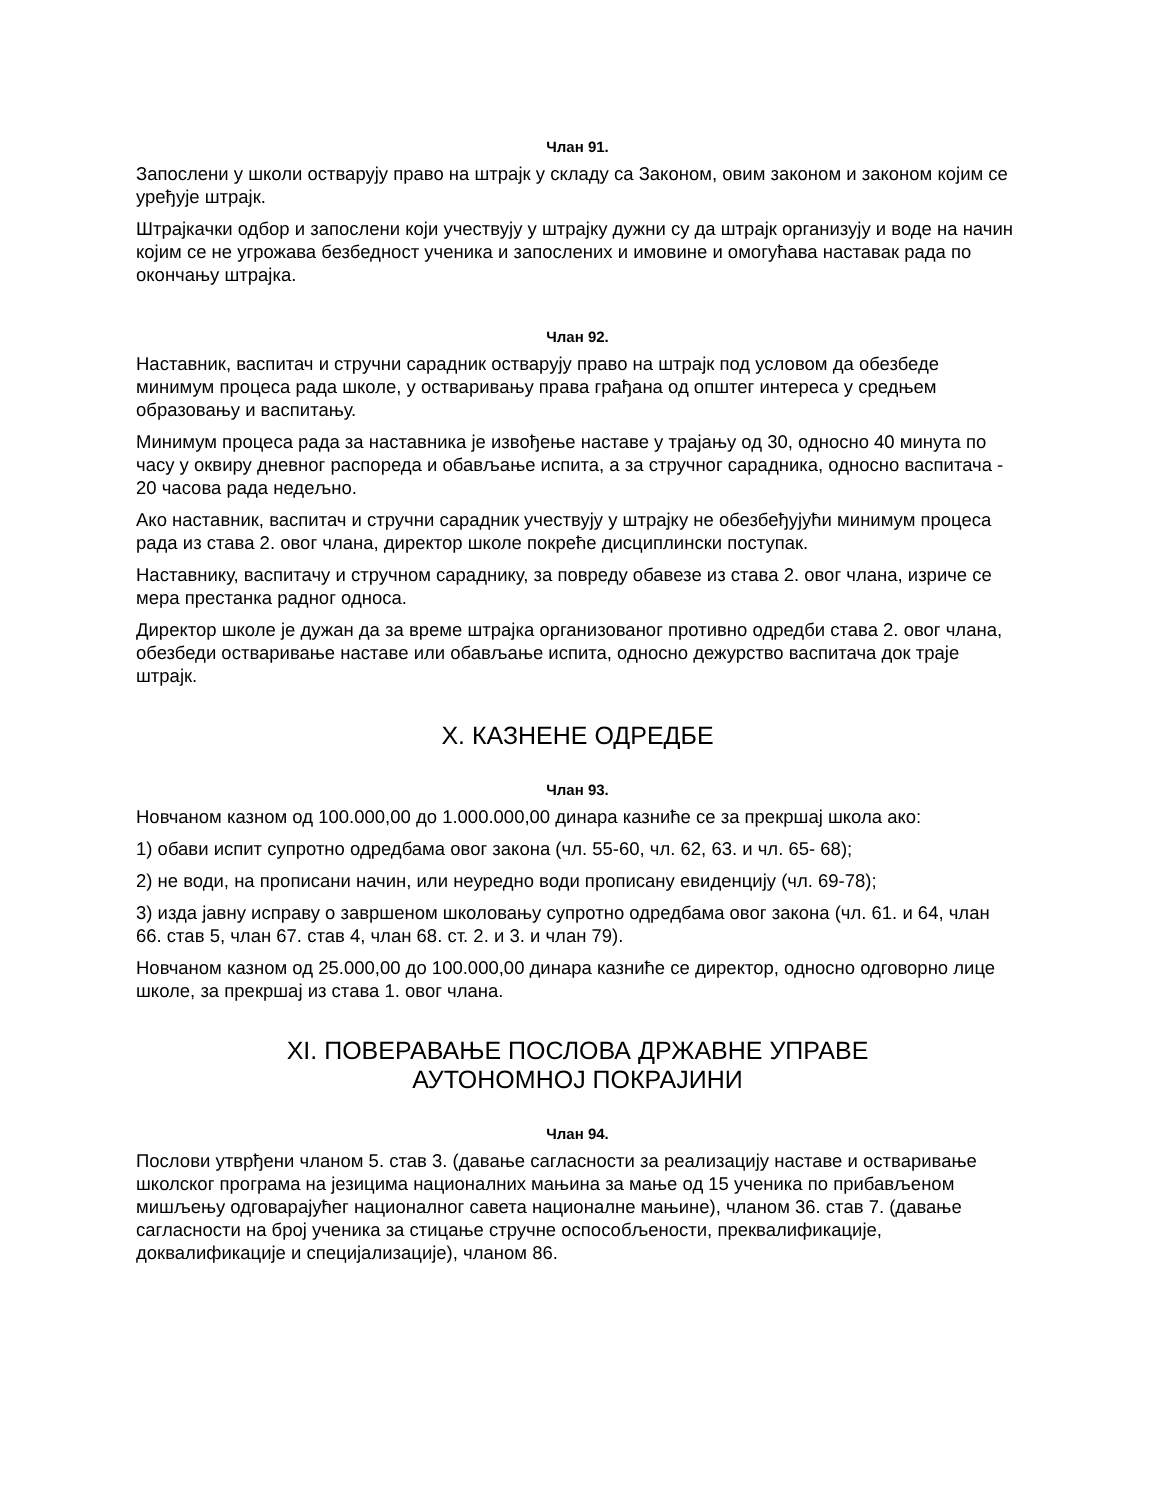Члан 91.
Запослени у школи остварују право на штрајк у складу са Законом, овим законом и законом којим се уређује штрајк.
Штрајкачки одбор и запослени који учествују у штрајку дужни су да штрајк организују и воде на начин којим се не угрожава безбедност ученика и запослених и имовине и омогућава наставак рада по окончању штрајка.
Члан 92.
Наставник, васпитач и стручни сарадник остварују право на штрајк под условом да обезбеде минимум процеса рада школе, у остваривању права грађана од општег интереса у средњем образовању и васпитању.
Минимум процеса рада за наставника је извођење наставе у трајању од 30, односно 40 минута по часу у оквиру дневног распореда и обављање испита, а за стручног сарадника, односно васпитача - 20 часова рада недељно.
Ако наставник, васпитач и стручни сарадник учествују у штрајку не обезбеђујући минимум процеса рада из става 2. овог члана, директор школе покреће дисциплински поступак.
Наставнику, васпитачу и стручном сараднику, за повреду обавезе из става 2. овог члана, изриче се мера престанка радног односа.
Директор школе је дужан да за време штрајка организованог противно одредби става 2. овог члана, обезбеди остваривање наставе или обављање испита, односно дежурство васпитача док траје штрајк.
X. КАЗНЕНЕ ОДРЕДБЕ
Члан 93.
Новчаном казном од 100.000,00 до 1.000.000,00 динара казниће се за прекршај школа ако:
1) обави испит супротно одредбама овог закона (чл. 55-60, чл. 62, 63. и чл. 65- 68);
2) не води, на прописани начин, или неуредно води прописану евиденцију (чл. 69-78);
3) изда јавну исправу о завршеном школовању супротно одредбама овог закона (чл. 61. и 64, члан 66. став 5, члан 67. став 4, члан 68. ст. 2. и 3. и члан 79).
Новчаном казном од 25.000,00 до 100.000,00 динара казниће се директор, односно одговорно лице школе, за прекршај из става 1. овог члана.
XI. ПОВЕРАВАЊЕ ПОСЛОВА ДРЖАВНЕ УПРАВЕ
АУТОНОМНОЈ ПОКРАЈИНИ
Члан 94.
Послови утврђени чланом 5. став 3. (давање сагласности за реализацију наставе и остваривање школског програма на језицима националних мањина за мање од 15 ученика по прибављеном мишљењу одговарајућег националног савета националне мањине), чланом 36. став 7. (давање сагласности на број ученика за стицање стручне оспособљености, преквалификације, доквалификације и специјализације), чланом 86.